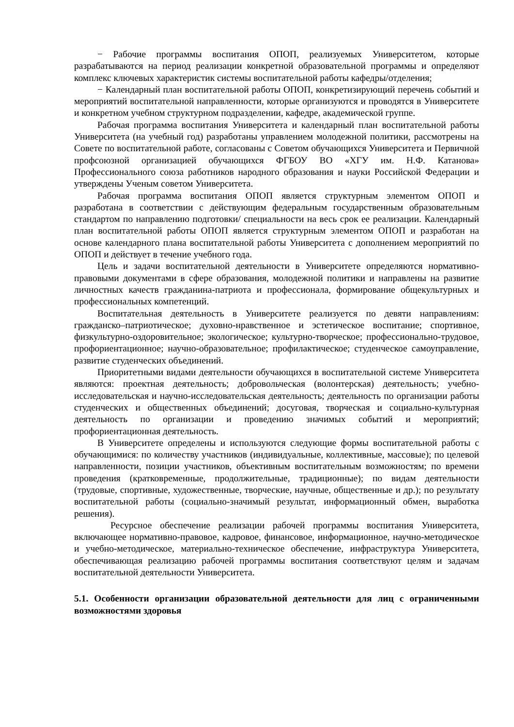− Рабочие программы воспитания ОПОП, реализуемых Университетом, которые разрабатываются на период реализации конкретной образовательной программы и определяют комплекс ключевых характеристик системы воспитательной работы кафедры/отделения;
− Календарный план воспитательной работы ОПОП, конкретизирующий перечень событий и мероприятий воспитательной направленности, которые организуются и проводятся в Университете и конкретном учебном структурном подразделении, кафедре, академической группе.
Рабочая программа воспитания Университета и календарный план воспитательной работы Университета (на учебный год) разработаны управлением молодежной политики, рассмотрены на Совете по воспитательной работе, согласованы с Советом обучающихся Университета и Первичной профсоюзной организацией обучающихся ФГБОУ ВО «ХГУ им. Н.Ф. Катанова» Профессионального союза работников народного образования и науки Российской Федерации и утверждены Ученым советом Университета.
Рабочая программа воспитания ОПОП является структурным элементом ОПОП и разработана в соответствии с действующим федеральным государственным образовательным стандартом по направлению подготовки/ специальности на весь срок ее реализации. Календарный план воспитательной работы ОПОП является структурным элементом ОПОП и разработан на основе календарного плана воспитательной работы Университета с дополнением мероприятий по ОПОП и действует в течение учебного года.
Цель и задачи воспитательной деятельности в Университете определяются нормативно-правовыми документами в сфере образования, молодежной политики и направлены на развитие личностных качеств гражданина-патриота и профессионала, формирование общекультурных и профессиональных компетенций.
Воспитательная деятельность в Университете реализуется по девяти направлениям: гражданско–патриотическое; духовно-нравственное и эстетическое воспитание; спортивное, физкультурно-оздоровительное; экологическое; культурно-творческое; профессионально-трудовое, профориентационное; научно-образовательное; профилактическое; студенческое самоуправление, развитие студенческих объединений.
Приоритетными видами деятельности обучающихся в воспитательной системе Университета являются: проектная деятельность; добровольческая (волонтерская) деятельность; учебно-исследовательская и научно-исследовательская деятельность; деятельность по организации работы студенческих и общественных объединений; досуговая, творческая и социально-культурная деятельность по организации и проведению значимых событий и мероприятий; профориентационная деятельность.
В Университете определены и используются следующие формы воспитательной работы с обучающимися: по количеству участников (индивидуальные, коллективные, массовые); по целевой направленности, позиции участников, объективным воспитательным возможностям; по времени проведения (кратковременные, продолжительные, традиционные); по видам деятельности (трудовые, спортивные, художественные, творческие, научные, общественные и др.); по результату воспитательной работы (социально-значимый результат, информационный обмен, выработка решения).
Ресурсное обеспечение реализации рабочей программы воспитания Университета, включающее нормативно-правовое, кадровое, финансовое, информационное, научно-методическое и учебно-методическое, материально-техническое обеспечение, инфраструктура Университета, обеспечивающая реализацию рабочей программы воспитания соответствуют целям и задачам воспитательной деятельности Университета.
5.1. Особенности организации образовательной деятельности для лиц с ограниченными возможностями здоровья